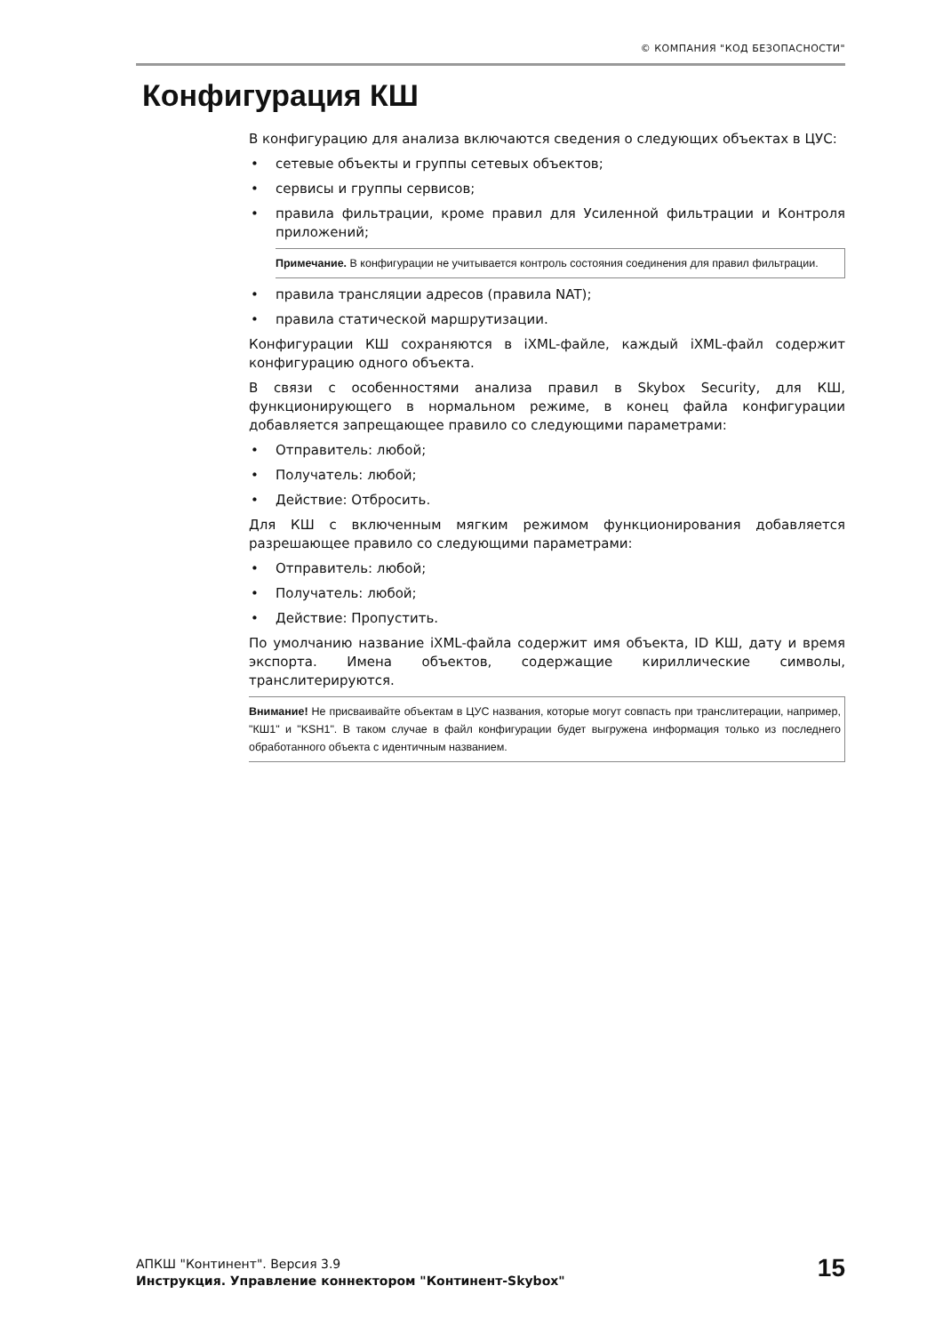© КОМПАНИЯ "КОД БЕЗОПАСНОСТИ"
Конфигурация КШ
В конфигурацию для анализа включаются сведения о следующих объектах в ЦУС:
• сетевые объекты и группы сетевых объектов;
• сервисы и группы сервисов;
• правила фильтрации, кроме правил для Усиленной фильтрации и Контроля приложений;
Примечание. В конфигурации не учитывается контроль состояния соединения для правил фильтрации.
• правила трансляции адресов (правила NAT);
• правила статической маршрутизации.
Конфигурации КШ сохраняются в iXML-файле, каждый iXML-файл содержит конфигурацию одного объекта.
В связи с особенностями анализа правил в Skybox Security, для КШ, функционирующего в нормальном режиме, в конец файла конфигурации добавляется запрещающее правило со следующими параметрами:
• Отправитель: любой;
• Получатель: любой;
• Действие: Отбросить.
Для КШ с включенным мягким режимом функционирования добавляется разрешающее правило со следующими параметрами:
• Отправитель: любой;
• Получатель: любой;
• Действие: Пропустить.
По умолчанию название iXML-файла содержит имя объекта, ID КШ, дату и время экспорта. Имена объектов, содержащие кириллические символы, транслитерируются.
Внимание! Не присваивайте объектам в ЦУС названия, которые могут совпасть при транслитерации, например, "КШ1" и "KSH1". В таком случае в файл конфигурации будет выгружена информация только из последнего обработанного объекта с идентичным названием.
АПКШ "Континент". Версия 3.9
Инструкция. Управление коннектором "Континент-Skybox"
15